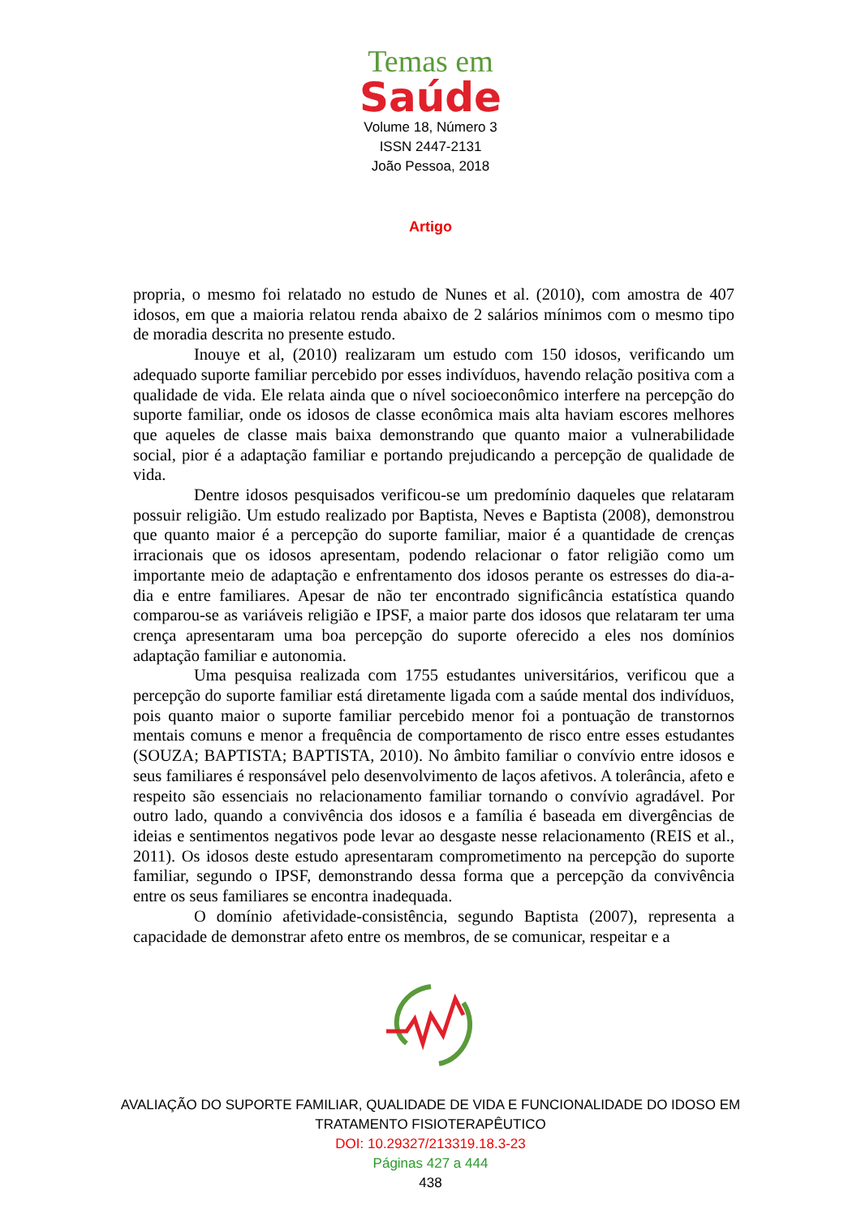Temas em
Saúde
Volume 18, Número 3
ISSN 2447-2131
João Pessoa, 2018
Artigo
propria, o mesmo foi relatado no estudo de Nunes et al. (2010), com amostra de 407 idosos, em que a maioria relatou renda abaixo de 2 salários mínimos com o mesmo tipo de moradia descrita no presente estudo.
Inouye et al, (2010) realizaram um estudo com 150 idosos, verificando um adequado suporte familiar percebido por esses indivíduos, havendo relação positiva com a qualidade de vida. Ele relata ainda que o nível socioeconômico interfere na percepção do suporte familiar, onde os idosos de classe econômica mais alta haviam escores melhores que aqueles de classe mais baixa demonstrando que quanto maior a vulnerabilidade social, pior é a adaptação familiar e portando prejudicando a percepção de qualidade de vida.
Dentre idosos pesquisados verificou-se um predomínio daqueles que relataram possuir religião. Um estudo realizado por Baptista, Neves e Baptista (2008), demonstrou que quanto maior é a percepção do suporte familiar, maior é a quantidade de crenças irracionais que os idosos apresentam, podendo relacionar o fator religião como um importante meio de adaptação e enfrentamento dos idosos perante os estresses do dia-a-dia e entre familiares. Apesar de não ter encontrado significância estatística quando comparou-se as variáveis religião e IPSF, a maior parte dos idosos que relataram ter uma crença apresentaram uma boa percepção do suporte oferecido a eles nos domínios adaptação familiar e autonomia.
Uma pesquisa realizada com 1755 estudantes universitários, verificou que a percepção do suporte familiar está diretamente ligada com a saúde mental dos indivíduos, pois quanto maior o suporte familiar percebido menor foi a pontuação de transtornos mentais comuns e menor a frequência de comportamento de risco entre esses estudantes (SOUZA; BAPTISTA; BAPTISTA, 2010). No âmbito familiar o convívio entre idosos e seus familiares é responsável pelo desenvolvimento de laços afetivos. A tolerância, afeto e respeito são essenciais no relacionamento familiar tornando o convívio agradável. Por outro lado, quando a convivência dos idosos e a família é baseada em divergências de ideias e sentimentos negativos pode levar ao desgaste nesse relacionamento (REIS et al., 2011). Os idosos deste estudo apresentaram comprometimento na percepção do suporte familiar, segundo o IPSF, demonstrando dessa forma que a percepção da convivência entre os seus familiares se encontra inadequada.
O domínio afetividade-consistência, segundo Baptista (2007), representa a capacidade de demonstrar afeto entre os membros, de se comunicar, respeitar e a
AVALIAÇÃO DO SUPORTE FAMILIAR, QUALIDADE DE VIDA E FUNCIONALIDADE DO IDOSO EM
TRATAMENTO FISIOTERAPÊUTICO
DOI: 10.29327/213319.18.3-23
Páginas 427 a 444
438